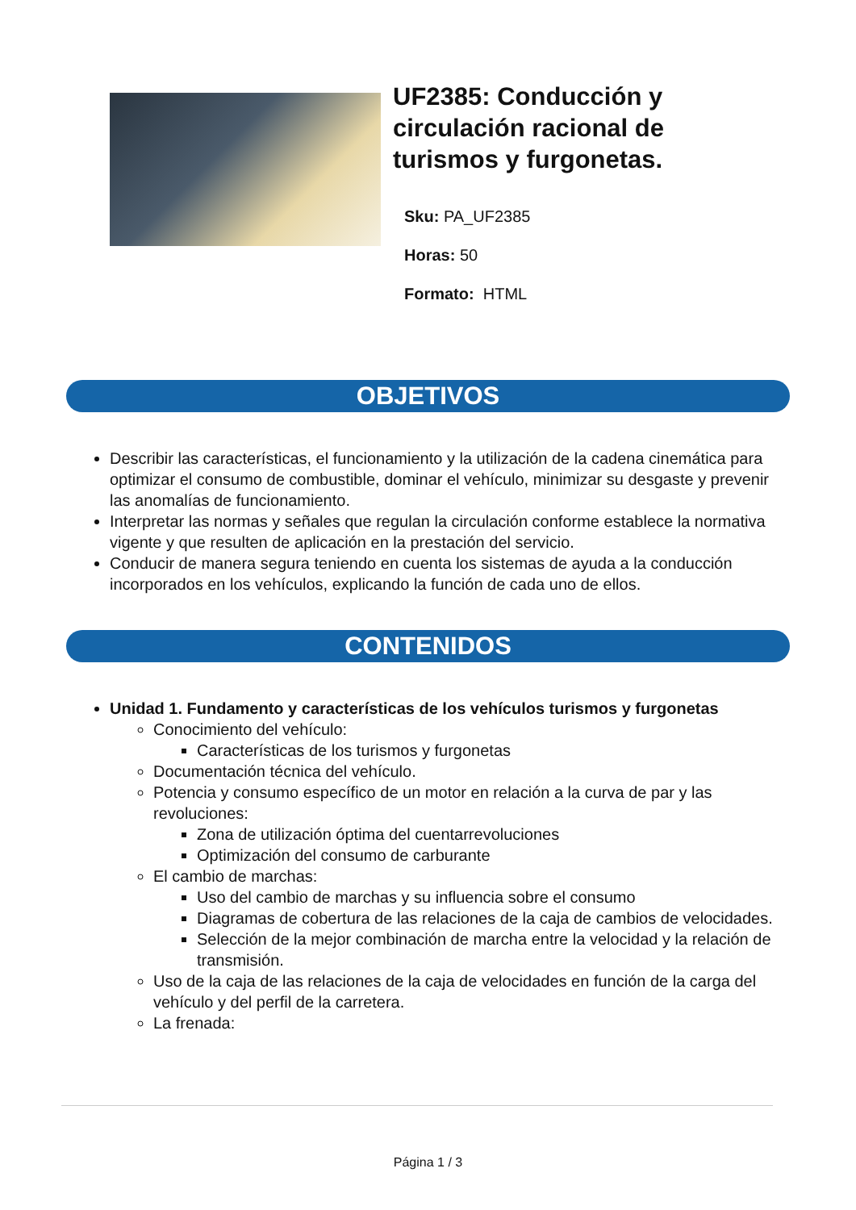UF2385: Conducción y
circulación racional de
turismos y furgonetas.
Sku: PA_UF2385
Horas: 50
Formato: HTML
OBJETIVOS
Describir las características, el funcionamiento y la utilización de la cadena cinemática para optimizar el consumo de combustible, dominar el vehículo, minimizar su desgaste y prevenir las anomalías de funcionamiento.
Interpretar las normas y señales que regulan la circulación conforme establece la normativa vigente y que resulten de aplicación en la prestación del servicio.
Conducir de manera segura teniendo en cuenta los sistemas de ayuda a la conducción incorporados en los vehículos, explicando la función de cada uno de ellos.
CONTENIDOS
Unidad 1. Fundamento y características de los vehículos turismos y furgonetas
Conocimiento del vehículo:
Características de los turismos y furgonetas
Documentación técnica del vehículo.
Potencia y consumo específico de un motor en relación a la curva de par y las revoluciones:
Zona de utilización óptima del cuentarrevoluciones
Optimización del consumo de carburante
El cambio de marchas:
Uso del cambio de marchas y su influencia sobre el consumo
Diagramas de cobertura de las relaciones de la caja de cambios de velocidades.
Selección de la mejor combinación de marcha entre la velocidad y la relación de transmisión.
Uso de la caja de las relaciones de la caja de velocidades en función de la carga del vehículo y del perfil de la carretera.
La frenada:
Página 1 / 3